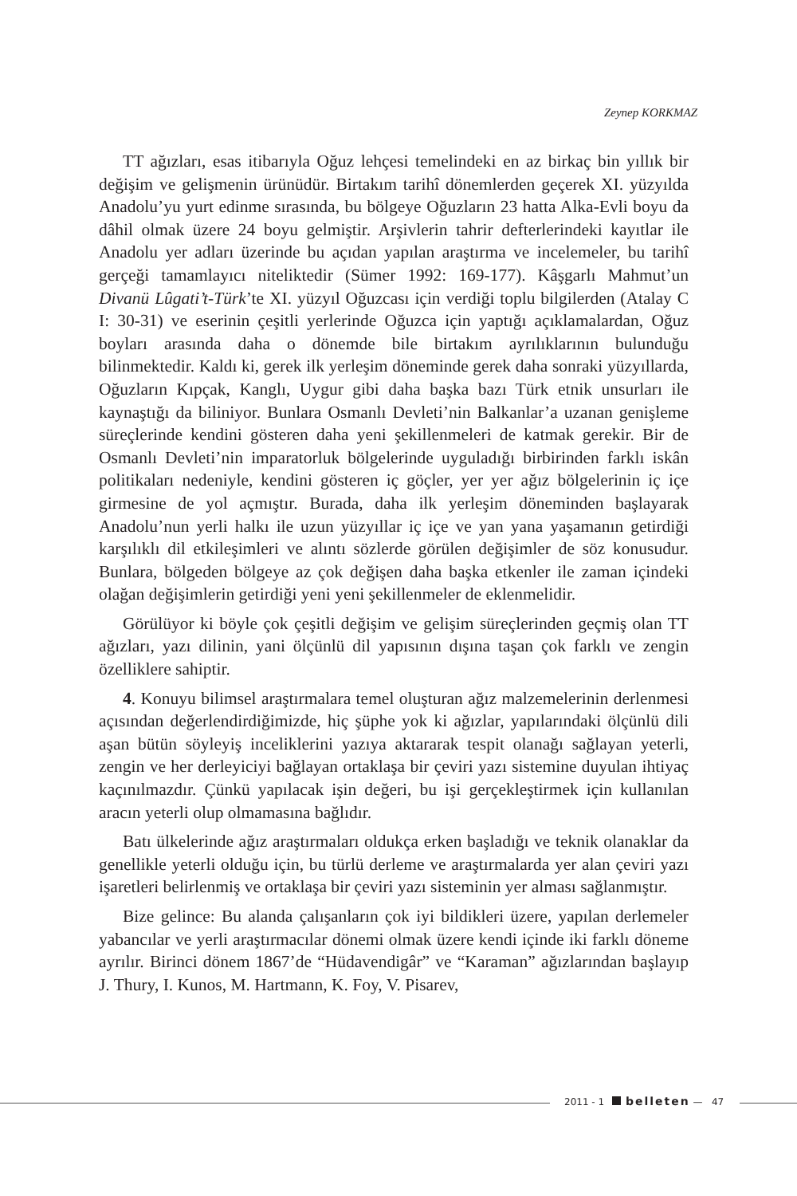Zeynep KORKMAZ
TT ağızları, esas itibarıyla Oğuz lehçesi temelindeki en az birkaç bin yıllık bir değişim ve gelişmenin ürünüdür. Birtakım tarihî dönemlerden geçerek XI. yüzyılda Anadolu’yu yurt edinme sırasında, bu bölgeye Oğuzların 23 hatta Alka-Evli boyu da dâhil olmak üzere 24 boyu gelmiştir. Arşivlerin tahrir defterlerindeki kayıtlar ile Anadolu yer adları üzerinde bu açıdan yapılan araştırma ve incelemeler, bu tarihî gerçeği tamamlayıcı niteliktedir (Sümer 1992: 169-177). Kâşgarlı Mahmut’un Divanü Lûgati’t-Türk’te XI. yüzyıl Oğuzcası için verdiği toplu bilgilerden (Atalay C I: 30-31) ve eserinin çeşitli yerlerinde Oğuzca için yaptığı açıklamalardan, Oğuz boyları arasında daha o dönemde bile birtakım ayrılıklarının bulunduğu bilinmektedir. Kaldı ki, gerek ilk yerleşim döneminde gerek daha sonraki yüzyıllarda, Oğuzların Kıpçak, Kanglı, Uygur gibi daha başka bazı Türk etnik unsurları ile kaynaştığı da biliniyor. Bunlara Osmanlı Devleti’nin Balkanlar’a uzanan genişleme süreçlerinde kendini gösteren daha yeni şekillenmeleri de katmak gerekir. Bir de Osmanlı Devleti’nin imparatorluk bölgelerinde uyguladığı birbirinden farklı iskân politikaları nedeniyle, kendini gösteren iç göçler, yer yer ağız bölgelerinin iç içe girmesine de yol açmıştır. Burada, daha ilk yerleşim döneminden başlayarak Anadolu’nun yerli halkı ile uzun yüzyıllar iç içe ve yan yana yaşamanın getirdiği karşılıklı dil etkileşimleri ve alıntı sözlerde görülen değişimler de söz konusudur. Bunlara, bölgeden bölgeye az çok değişen daha başka etkenler ile zaman içindeki olağan değişimlerin getirdiği yeni yeni şekillenmeler de eklenmelidir.
Görülüyor ki böyle çok çeşitli değişim ve gelişim süreçlerinden geçmiş olan TT ağızları, yazı dilinin, yani ölçünlü dil yapısının dışına taşan çok farklı ve zengin özelliklere sahiptir.
4. Konuyu bilimsel araştırmalara temel oluşturan ağız malzemelerinin derlenmesi açısından değerlendirdiğimizde, hiç şüphe yok ki ağızlar, yapılarındaki ölçünlü dili aşan bütün söyleyiş inceliklerini yazıya aktararak tespit olanağı sağlayan yeterli, zengin ve her derleyiciyi bağlayan ortaklaşa bir çeviri yazı sistemine duyulan ihtiyaç kaçınılmazdır. Çünkü yapılacak işin değeri, bu işi gerçekleştirmek için kullanılan aracın yeterli olup olmamasına bağlıdır.
Batı ülkelerinde ağız araştırmaları oldukça erken başladığı ve teknik olanaklar da genellikle yeterli olduğu için, bu türlü derleme ve araştırmalarda yer alan çeviri yazı işaretleri belirlenmiş ve ortaklaşa bir çeviri yazı sisteminin yer alması sağlanmıştır.
Bize gelince: Bu alanda çalışanların çok iyi bildikleri üzere, yapılan derlemeler yabancılar ve yerli araştırmacılar dönemi olmak üzere kendi içinde iki farklı döneme ayrılır. Birinci dönem 1867’de “Hüdavendigâr” ve “Karaman” ağızlarından başlayıp J. Thury, I. Kunos, M. Hartmann, K. Foy, V. Pisarev,
2011 - 1 belleten — 47